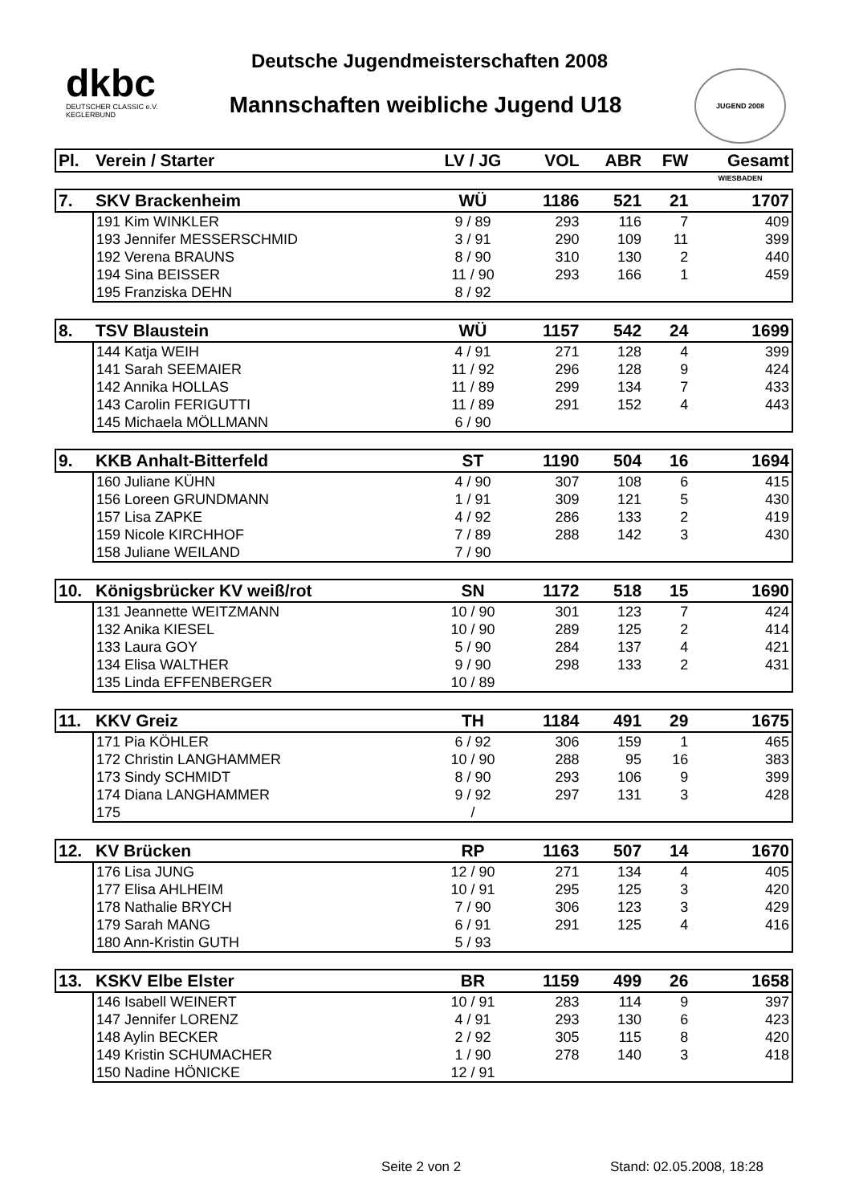dkbc
DEUTSCHER CLASSIC e.V.
KEGLERBUND
Deutsche Jugendmeisterschaften 2008
Mannschaften weibliche Jugend U18
JUGEND 2008 WIESBADEN
| Pl. | Verein / Starter | LV / JG | VOL | ABR | FW | Gesamt |
| --- | --- | --- | --- | --- | --- | --- |
| 7. | SKV Brackenheim | WÜ | 1186 | 521 | 21 | 1707 |
| | 191 Kim WINKLER | 9 / 89 | 293 | 116 | 7 | 409 |
| | 193 Jennifer MESSERSCHMID | 3 / 91 | 290 | 109 | 11 | 399 |
| | 192 Verena BRAUNS | 8 / 90 | 310 | 130 | 2 | 440 |
| | 194 Sina BEISSER | 11 / 90 | 293 | 166 | 1 | 459 |
| | 195 Franziska DEHN | 8 / 92 | | | | |
| 8. | TSV Blaustein | WÜ | 1157 | 542 | 24 | 1699 |
| | 144 Katja WEIH | 4 / 91 | 271 | 128 | 4 | 399 |
| | 141 Sarah SEEMAIER | 11 / 92 | 296 | 128 | 9 | 424 |
| | 142 Annika HOLLAS | 11 / 89 | 299 | 134 | 7 | 433 |
| | 143 Carolin FERIGUTTI | 11 / 89 | 291 | 152 | 4 | 443 |
| | 145 Michaela MÖLLMANN | 6 / 90 | | | | |
| 9. | KKB Anhalt-Bitterfeld | ST | 1190 | 504 | 16 | 1694 |
| | 160 Juliane KÜHN | 4 / 90 | 307 | 108 | 6 | 415 |
| | 156 Loreen GRUNDMANN | 1 / 91 | 309 | 121 | 5 | 430 |
| | 157 Lisa ZAPKE | 4 / 92 | 286 | 133 | 2 | 419 |
| | 159 Nicole KIRCHHOF | 7 / 89 | 288 | 142 | 3 | 430 |
| | 158 Juliane WEILAND | 7 / 90 | | | | |
| 10. | Königsbrücker KV weiß/rot | SN | 1172 | 518 | 15 | 1690 |
| | 131 Jeannette WEITZMANN | 10 / 90 | 301 | 123 | 7 | 424 |
| | 132 Anika KIESEL | 10 / 90 | 289 | 125 | 2 | 414 |
| | 133 Laura GOY | 5 / 90 | 284 | 137 | 4 | 421 |
| | 134 Elisa WALTHER | 9 / 90 | 298 | 133 | 2 | 431 |
| | 135 Linda EFFENBERGER | 10 / 89 | | | | |
| 11. | KKV Greiz | TH | 1184 | 491 | 29 | 1675 |
| | 171 Pia KÖHLER | 6 / 92 | 306 | 159 | 1 | 465 |
| | 172 Christin LANGHAMMER | 10 / 90 | 288 | 95 | 16 | 383 |
| | 173 Sindy SCHMIDT | 8 / 90 | 293 | 106 | 9 | 399 |
| | 174 Diana LANGHAMMER | 9 / 92 | 297 | 131 | 3 | 428 |
| | 175 | / | | | | |
| 12. | KV Brücken | RP | 1163 | 507 | 14 | 1670 |
| | 176 Lisa JUNG | 12 / 90 | 271 | 134 | 4 | 405 |
| | 177 Elisa AHLHEIM | 10 / 91 | 295 | 125 | 3 | 420 |
| | 178 Nathalie BRYCH | 7 / 90 | 306 | 123 | 3 | 429 |
| | 179 Sarah MANG | 6 / 91 | 291 | 125 | 4 | 416 |
| | 180 Ann-Kristin GUTH | 5 / 93 | | | | |
| 13. | KSKV Elbe Elster | BR | 1159 | 499 | 26 | 1658 |
| | 146 Isabell WEINERT | 10 / 91 | 283 | 114 | 9 | 397 |
| | 147 Jennifer LORENZ | 4 / 91 | 293 | 130 | 6 | 423 |
| | 148 Aylin BECKER | 2 / 92 | 305 | 115 | 8 | 420 |
| | 149 Kristin SCHUMACHER | 1 / 90 | 278 | 140 | 3 | 418 |
| | 150 Nadine HÖNICKE | 12 / 91 | | | | |
Seite 2 von 2 Stand: 02.05.2008, 18:28